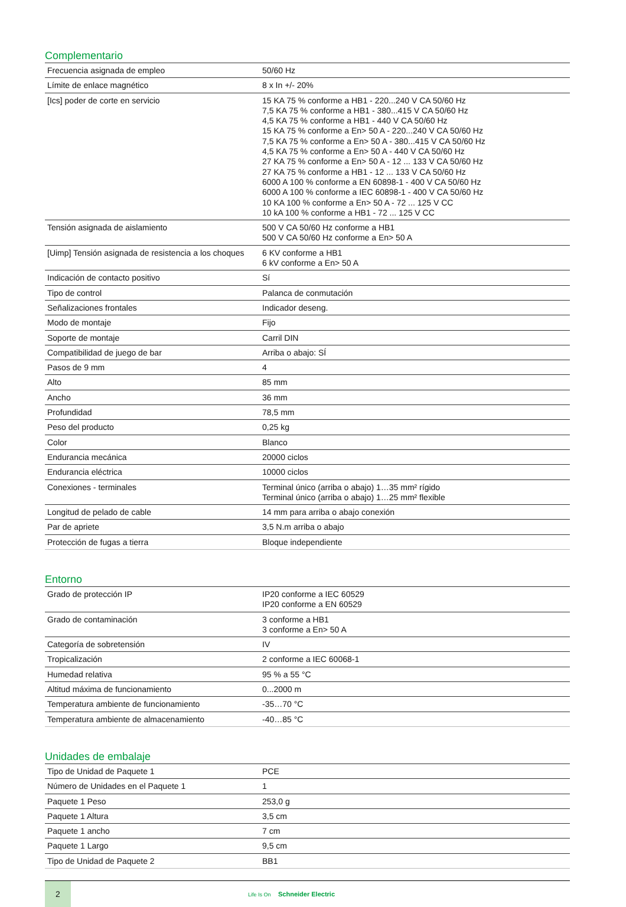Complementario
| Frecuencia asignada de empleo | 50/60 Hz |
| Límite de enlace magnético | 8 x In +/- 20% |
| [Ics] poder de corte en servicio | 15 KA 75 % conforme a HB1 - 220...240 V CA 50/60 Hz 7,5 KA 75 % conforme a HB1 - 380...415 V CA 50/60 Hz 4,5 KA 75 % conforme a HB1 - 440 V CA 50/60 Hz 15 KA 75 % conforme a En> 50 A - 220...240 V CA 50/60 Hz 7,5 KA 75 % conforme a En> 50 A - 380...415 V CA 50/60 Hz 4,5 KA 75 % conforme a En> 50 A - 440 V CA 50/60 Hz 27 KA 75 % conforme a En> 50 A - 12 ... 133 V CA 50/60 Hz 27 KA 75 % conforme a HB1 - 12 ... 133 V CA 50/60 Hz 6000 A 100 % conforme a EN 60898-1 - 400 V CA 50/60 Hz 6000 A 100 % conforme a IEC 60898-1 - 400 V CA 50/60 Hz 10 KA 100 % conforme a En> 50 A - 72 ... 125 V CC 10 kA 100 % conforme a HB1 - 72 ... 125 V CC |
| Tensión asignada de aislamiento | 500 V CA 50/60 Hz conforme a HB1 500 V CA 50/60 Hz conforme a En> 50 A |
| [Uimp] Tensión asignada de resistencia a los choques | 6 KV conforme a HB1 6 kV conforme a En> 50 A |
| Indicación de contacto positivo | Sí |
| Tipo de control | Palanca de conmutación |
| Señalizaciones frontales | Indicador deseng. |
| Modo de montaje | Fijo |
| Soporte de montaje | Carril DIN |
| Compatibilidad de juego de bar | Arriba o abajo: SÍ |
| Pasos de 9 mm | 4 |
| Alto | 85 mm |
| Ancho | 36 mm |
| Profundidad | 78,5 mm |
| Peso del producto | 0,25 kg |
| Color | Blanco |
| Endurancia mecánica | 20000 ciclos |
| Endurancia eléctrica | 10000 ciclos |
| Conexiones - terminales | Terminal único (arriba o abajo) 1…35 mm² rígido Terminal único (arriba o abajo) 1…25 mm² flexible |
| Longitud de pelado de cable | 14 mm para arriba o abajo conexión |
| Par de apriete | 3,5 N.m arriba o abajo |
| Protección de fugas a tierra | Bloque independiente |
Entorno
| Grado de protección IP | IP20 conforme a IEC 60529 IP20 conforme a EN 60529 |
| Grado de contaminación | 3 conforme a HB1 3 conforme a En> 50 A |
| Categoría de sobretensión | IV |
| Tropicalización | 2 conforme a IEC 60068-1 |
| Humedad relativa | 95 % a 55 °C |
| Altitud máxima de funcionamiento | 0...2000 m |
| Temperatura ambiente de funcionamiento | -35…70 °C |
| Temperatura ambiente de almacenamiento | -40…85 °C |
Unidades de embalaje
| Tipo de Unidad de Paquete 1 | PCE |
| Número de Unidades en el Paquete 1 | 1 |
| Paquete 1 Peso | 253,0 g |
| Paquete 1 Altura | 3,5 cm |
| Paquete 1 ancho | 7 cm |
| Paquete 1 Largo | 9,5 cm |
| Tipo de Unidad de Paquete 2 | BB1 |
2
Life Is On Schneider Electric